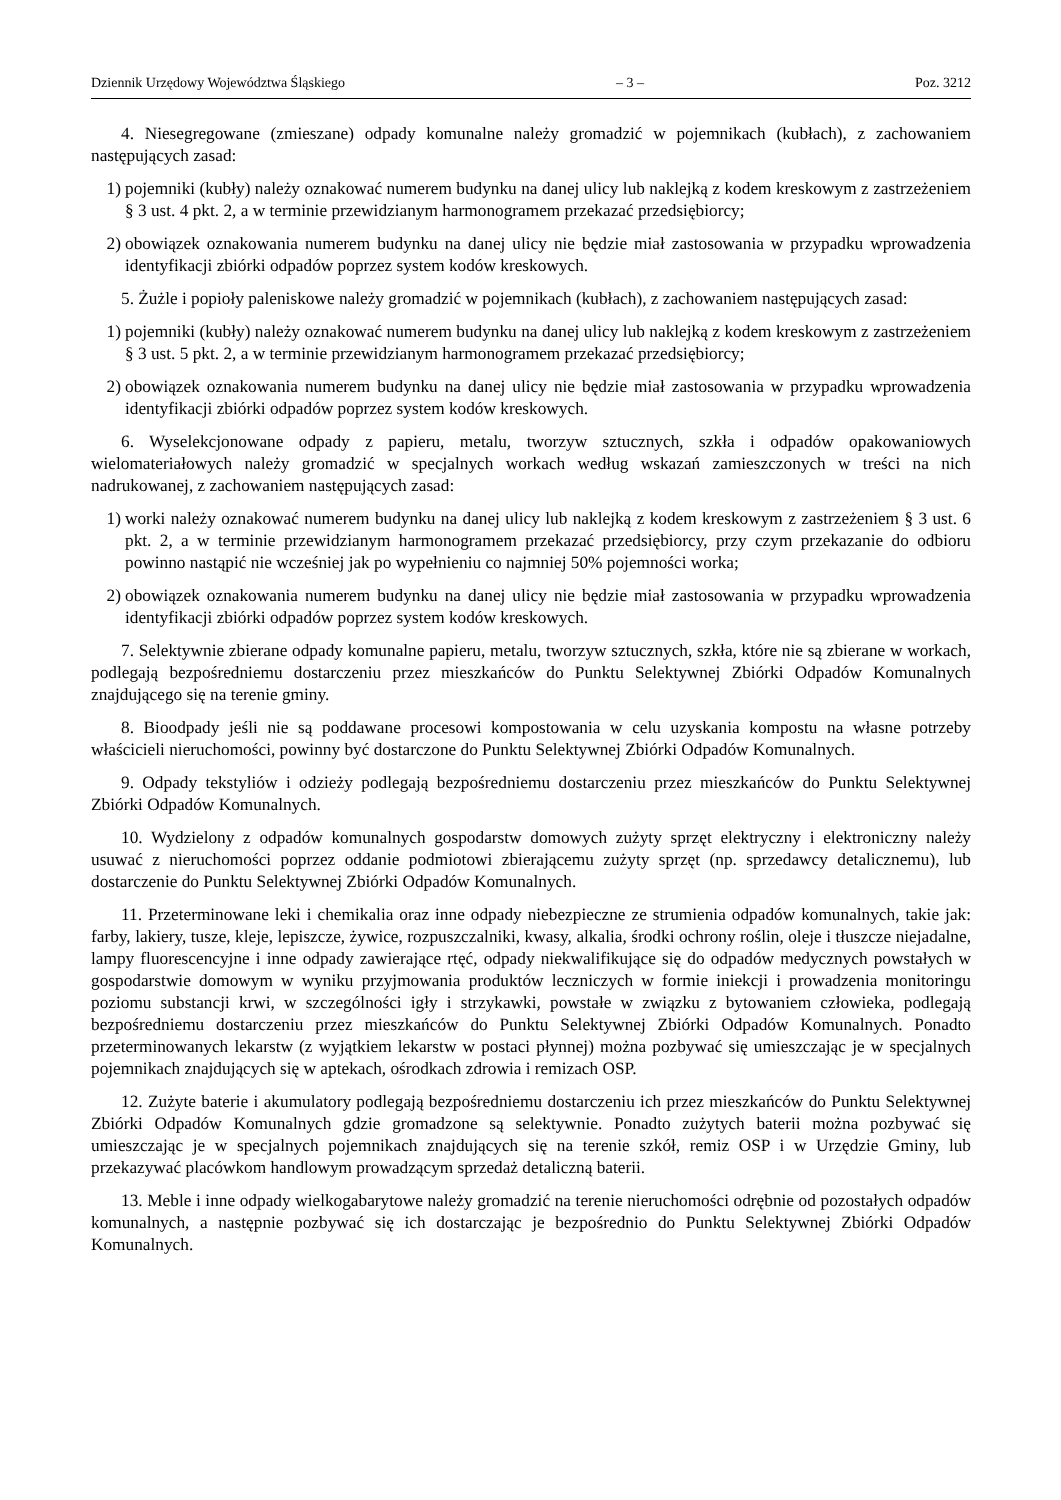Dziennik Urzędowy Województwa Śląskiego – 3 – Poz. 3212
4. Niesegregowane (zmieszane) odpady komunalne należy gromadzić w pojemnikach (kubłach), z zachowaniem następujących zasad:
1) pojemniki (kubły) należy oznakować numerem budynku na danej ulicy lub naklejką z kodem kreskowym z zastrzeżeniem § 3 ust. 4 pkt. 2, a w terminie przewidzianym harmonogramem przekazać przedsiębiorcy;
2) obowiązek oznakowania numerem budynku na danej ulicy nie będzie miał zastosowania w przypadku wprowadzenia identyfikacji zbiórki odpadów poprzez system kodów kreskowych.
5. Żużle i popioły paleniskowe należy gromadzić w pojemnikach (kubłach), z zachowaniem następujących zasad:
1) pojemniki (kubły) należy oznakować numerem budynku na danej ulicy lub naklejką z kodem kreskowym z zastrzeżeniem § 3 ust. 5 pkt. 2, a w terminie przewidzianym harmonogramem przekazać przedsiębiorcy;
2) obowiązek oznakowania numerem budynku na danej ulicy nie będzie miał zastosowania w przypadku wprowadzenia identyfikacji zbiórki odpadów poprzez system kodów kreskowych.
6. Wyselekcjonowane odpady z papieru, metalu, tworzyw sztucznych, szkła i odpadów opakowaniowych wielomateriałowych należy gromadzić w specjalnych workach według wskazań zamieszczonych w treści na nich nadrukowanej, z zachowaniem następujących zasad:
1) worki należy oznakować numerem budynku na danej ulicy lub naklejką z kodem kreskowym z zastrzeżeniem § 3 ust. 6 pkt. 2, a w terminie przewidzianym harmonogramem przekazać przedsiębiorcy, przy czym przekazanie do odbioru powinno nastąpić nie wcześniej jak po wypełnieniu co najmniej 50% pojemności worka;
2) obowiązek oznakowania numerem budynku na danej ulicy nie będzie miał zastosowania w przypadku wprowadzenia identyfikacji zbiórki odpadów poprzez system kodów kreskowych.
7. Selektywnie zbierane odpady komunalne papieru, metalu, tworzyw sztucznych, szkła, które nie są zbierane w workach, podlegają bezpośredniemu dostarczeniu przez mieszkańców do Punktu Selektywnej Zbiórki Odpadów Komunalnych znajdującego się na terenie gminy.
8. Bioodpady jeśli nie są poddawane procesowi kompostowania w celu uzyskania kompostu na własne potrzeby właścicieli nieruchomości, powinny być dostarczone do Punktu Selektywnej Zbiórki Odpadów Komunalnych.
9. Odpady tekstyliów i odzieży podlegają bezpośredniemu dostarczeniu przez mieszkańców do Punktu Selektywnej Zbiórki Odpadów Komunalnych.
10. Wydzielony z odpadów komunalnych gospodarstw domowych zużyty sprzęt elektryczny i elektroniczny należy usuwać z nieruchomości poprzez oddanie podmiotowi zbierającemu zużyty sprzęt (np. sprzedawcy detalicznemu), lub dostarczenie do Punktu Selektywnej Zbiórki Odpadów Komunalnych.
11. Przeterminowane leki i chemikalia oraz inne odpady niebezpieczne ze strumienia odpadów komunalnych, takie jak: farby, lakiery, tusze, kleje, lepiszcze, żywice, rozpuszczalniki, kwasy, alkalia, środki ochrony roślin, oleje i tłuszcze niejadalne, lampy fluorescencyjne i inne odpady zawierające rtęć, odpady niekwalifikujące się do odpadów medycznych powstałych w gospodarstwie domowym w wyniku przyjmowania produktów leczniczych w formie iniekcji i prowadzenia monitoringu poziomu substancji krwi, w szczególności igły i strzykawki, powstałe w związku z bytowaniem człowieka, podlegają bezpośredniemu dostarczeniu przez mieszkańców do Punktu Selektywnej Zbiórki Odpadów Komunalnych. Ponadto przeterminowanych lekarstw (z wyjątkiem lekarstw w postaci płynnej) można pozbywać się umieszczając je w specjalnych pojemnikach znajdujących się w aptekach, ośrodkach zdrowia i remizach OSP.
12. Zużyte baterie i akumulatory podlegają bezpośredniemu dostarczeniu ich przez mieszkańców do Punktu Selektywnej Zbiórki Odpadów Komunalnych gdzie gromadzone są selektywnie. Ponadto zużytych baterii można pozbywać się umieszczając je w specjalnych pojemnikach znajdujących się na terenie szkół, remiz OSP i w Urzędzie Gminy, lub przekazywać placówkom handlowym prowadzącym sprzedaż detaliczną baterii.
13. Meble i inne odpady wielkogabarytowe należy gromadzić na terenie nieruchomości odrębnie od pozostałych odpadów komunalnych, a następnie pozbywać się ich dostarczając je bezpośrednio do Punktu Selektywnej Zbiórki Odpadów Komunalnych.